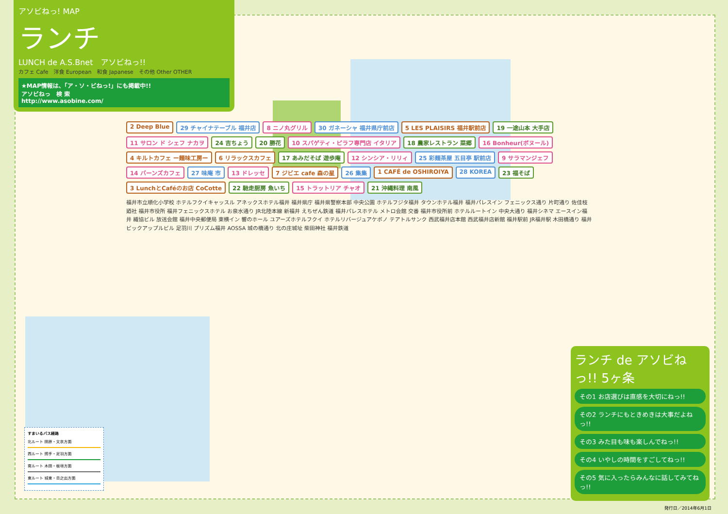アソビねっ! MAP
ランチ
LUNCH de A.S.Bnet　アソビねっ!!
カフェ Cafe　洋食 European　和食 Japanese　その他 Other OTHER
★MAP情報は、「ア・ソ・ビねっ!」にも掲載中!!
アソビねっ　検 索
http://www.asobine.com/
2 Deep Blue 29 チャイナテーブル 福井店 8 ニノ丸グリル 30 ガネーシャ 福井県庁前店 5 LES PLAISIRS 福井駅前店 19 一途山本 大手店 11 サロン ド シェフ ナカヲ 24 吉ちょう 20 勝花 10 スパゲティ・ピラフ専門店 イタリア 18 農家レストラン 菜郷 16 Bonheur(ボヌール) 4 キルトカフェ ー麺味工房ー 6 リラックスカフェ 17 あみだそば 遊歩庵 12 シンシア・リリィ 25 彩麺茶屋 五目亭 駅前店 9 サラマンジェフ 14 バーンズカフェ 27 味庵 市 13 ドレッセ 7 ジビエ cafe 森の星 26 集集 1 CAFÉ de OSHIROIYA 28 KOREA 23 福そば 3 LunchとCaféのお店 CoCotte 22 馳走厨房 魚いち 15 トラットリア チャオ 21 沖縄料理 南風
福井市立順化小学校 ホテルフクイキャッスル アネックスホテル福井 福井県庁 福井県警察本部 中央公園 ホテルフジタ福井 タウンホテル福井 福井パレスイン フェニックス通り 片町通り 佐佳枝廼社 福井市役所 福井フェニックスホテル お泉水通り JR北陸本線 新福井 えちぜん鉄道 福井パレスホテル メトロ会館 交番 福井市役所前 ホテルルートイン 中央大通り 福井シネマ エースイン福井 繊協ビル 放送会館 福井中央郵便局 東横イン 響のホール ユアーズホテルフクイ ホテルリバージュアケボノ テアトルサンク 西武福井店本館 西武福井店新館 福井駅前 JR福井駅 木田橋通り 福井 ビックアップルビル 足羽川 プリズム福井 AOSSA 城の橋通り 北の庄城址 柴田神社 福井鉄道
すまいるバス経路
北ルート 田原・文京方面
西ルート 照手・足羽方面
南ルート 木田・板垣方面
東ルート 城東・日之出方面
ランチ de アソビねっ!! 5ヶ条
その1 お店選びは直感を大切にねっ!!
その2 ランチにもときめきは大事だよねっ!!
その3 みた目も味も楽しんでねっ!!
その4 いやしの時間をすごしてねっ!!
その5 気に入ったらみんなに話してみてねっ!!
発行日／2014年6月1日